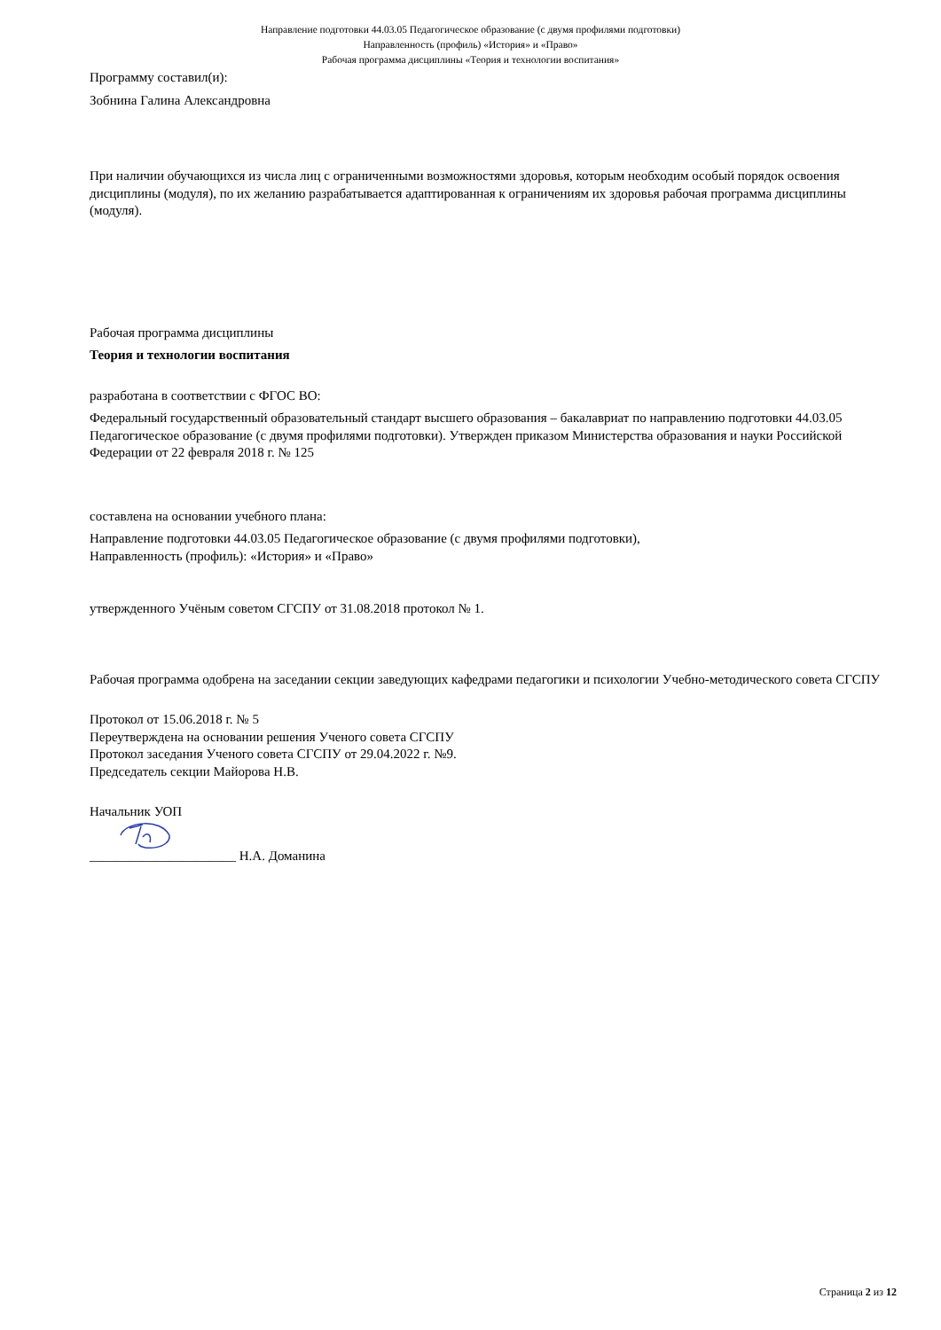Направление подготовки 44.03.05 Педагогическое образование (с двумя профилями подготовки)
Направленность (профиль) «История» и «Право»
Рабочая программа дисциплины «Теория и технологии воспитания»
Программу составил(и):
Зобнина Галина Александровна
При наличии обучающихся из числа лиц с ограниченными возможностями здоровья, которым необходим особый порядок освоения дисциплины (модуля), по их желанию разрабатывается адаптированная к ограничениям их здоровья рабочая программа дисциплины (модуля).
Рабочая программа дисциплины
Теория и технологии воспитания
разработана в соответствии с ФГОС ВО:
Федеральный государственный образовательный стандарт высшего образования – бакалавриат по направлению подготовки 44.03.05 Педагогическое образование (с двумя профилями подготовки). Утвержден приказом Министерства образования и науки Российской Федерации от 22 февраля 2018 г. № 125
составлена на основании учебного плана:
Направление подготовки 44.03.05 Педагогическое образование (с двумя профилями подготовки),
Направленность (профиль): «История» и «Право»
утвержденного Учёным советом СГСПУ от 31.08.2018 протокол № 1.
Рабочая программа одобрена на заседании секции заведующих кафедрами педагогики и психологии Учебно-методического совета СГСПУ
Протокол от 15.06.2018 г. № 5
Переутверждена на основании решения Ученого совета СГСПУ
Протокол заседания Ученого совета СГСПУ от 29.04.2022 г. №9.
Председатель секции Майорова Н.В.
Начальник УОП
______________________ Н.А. Доманина
Страница 2 из 12